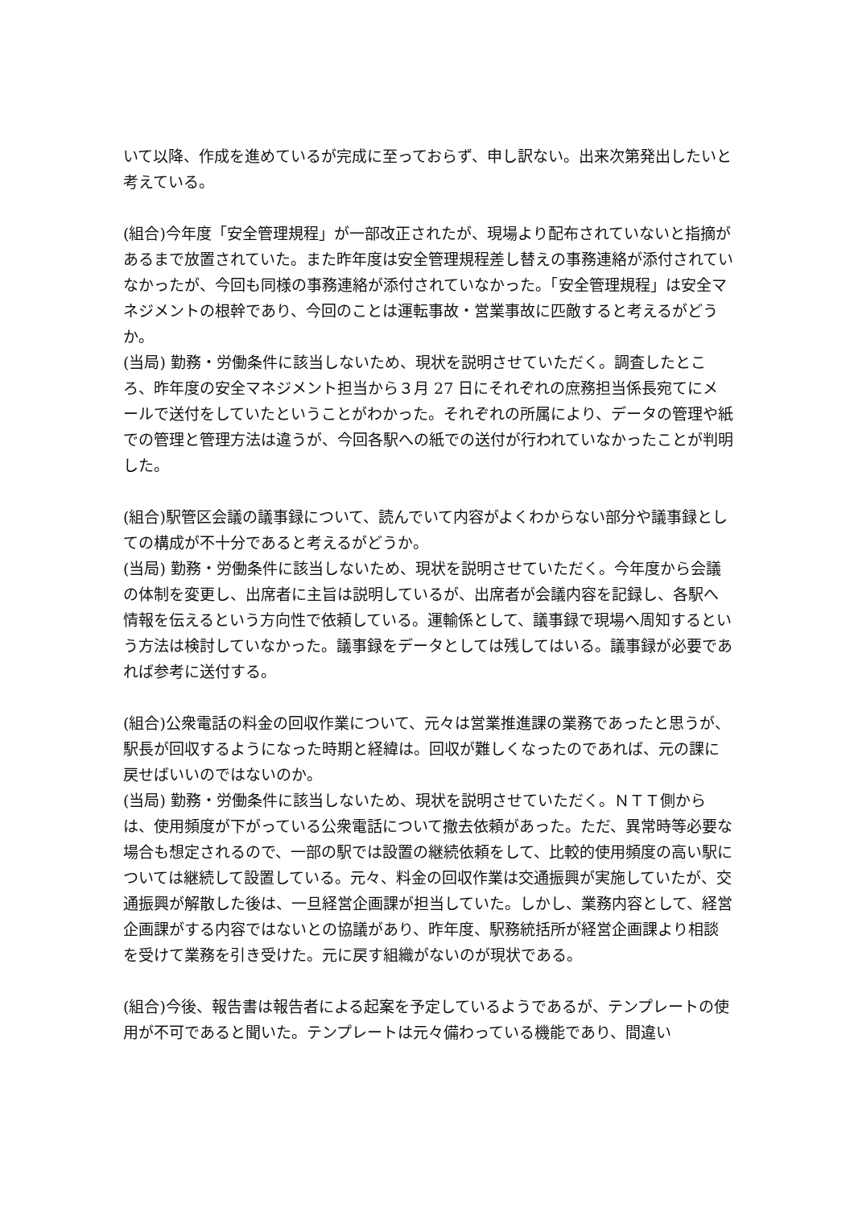いて以降、作成を進めているが完成に至っておらず、申し訳ない。出来次第発出したいと考えている。
(組合)今年度「安全管理規程」が一部改正されたが、現場より配布されていないと指摘があるまで放置されていた。また昨年度は安全管理規程差し替えの事務連絡が添付されていなかったが、今回も同様の事務連絡が添付されていなかった。「安全管理規程」は安全マネジメントの根幹であり、今回のことは運転事故・営業事故に匹敵すると考えるがどうか。
(当局) 勤務・労働条件に該当しないため、現状を説明させていただく。調査したところ、昨年度の安全マネジメント担当から３月 27 日にそれぞれの庶務担当係長宛てにメールで送付をしていたということがわかった。それぞれの所属により、データの管理や紙での管理と管理方法は違うが、今回各駅への紙での送付が行われていなかったことが判明した。
(組合)駅管区会議の議事録について、読んでいて内容がよくわからない部分や議事録としての構成が不十分であると考えるがどうか。
(当局) 勤務・労働条件に該当しないため、現状を説明させていただく。今年度から会議の体制を変更し、出席者に主旨は説明しているが、出席者が会議内容を記録し、各駅へ情報を伝えるという方向性で依頼している。運輸係として、議事録で現場へ周知するという方法は検討していなかった。議事録をデータとしては残してはいる。議事録が必要であれば参考に送付する。
(組合)公衆電話の料金の回収作業について、元々は営業推進課の業務であったと思うが、駅長が回収するようになった時期と経緯は。回収が難しくなったのであれば、元の課に戻せばいいのではないのか。
(当局) 勤務・労働条件に該当しないため、現状を説明させていただく。ＮＴＴ側からは、使用頻度が下がっている公衆電話について撤去依頼があった。ただ、異常時等必要な場合も想定されるので、一部の駅では設置の継続依頼をして、比較的使用頻度の高い駅については継続して設置している。元々、料金の回収作業は交通振興が実施していたが、交通振興が解散した後は、一旦経営企画課が担当していた。しかし、業務内容として、経営企画課がする内容ではないとの協議があり、昨年度、駅務統括所が経営企画課より相談を受けて業務を引き受けた。元に戻す組織がないのが現状である。
(組合)今後、報告書は報告者による起案を予定しているようであるが、テンプレートの使用が不可であると聞いた。テンプレートは元々備わっている機能であり、間違い